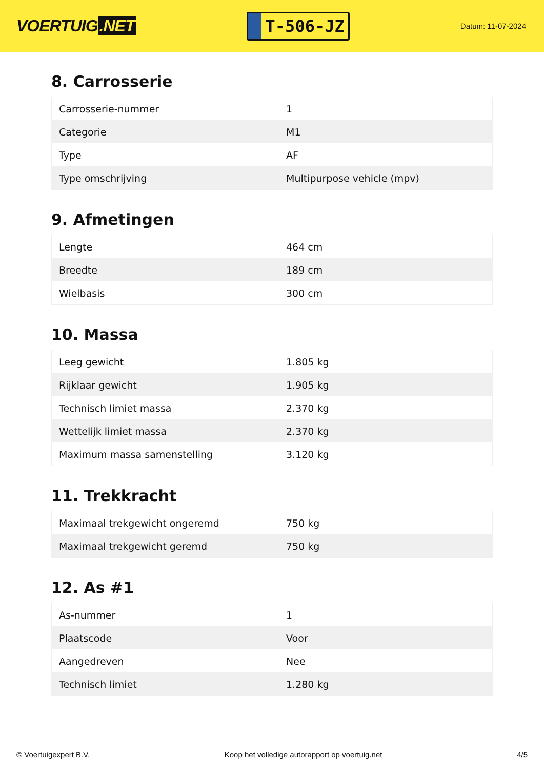VOERTUIG.NET
T-506-JZ
Datum: 11-07-2024
8. Carrosserie
| Carrosserie-nummer | 1 |
| Categorie | M1 |
| Type | AF |
| Type omschrijving | Multipurpose vehicle (mpv) |
9. Afmetingen
| Lengte | 464 cm |
| Breedte | 189 cm |
| Wielbasis | 300 cm |
10. Massa
| Leeg gewicht | 1.805 kg |
| Rijklaar gewicht | 1.905 kg |
| Technisch limiet massa | 2.370 kg |
| Wettelijk limiet massa | 2.370 kg |
| Maximum massa samenstelling | 3.120 kg |
11. Trekkracht
| Maximaal trekgewicht ongeremd | 750 kg |
| Maximaal trekgewicht geremd | 750 kg |
12. As #1
| As-nummer | 1 |
| Plaatscode | Voor |
| Aangedreven | Nee |
| Technisch limiet | 1.280 kg |
© Voertuigexpert B.V. Koop het volledige autorapport op voertuig.net 4/5